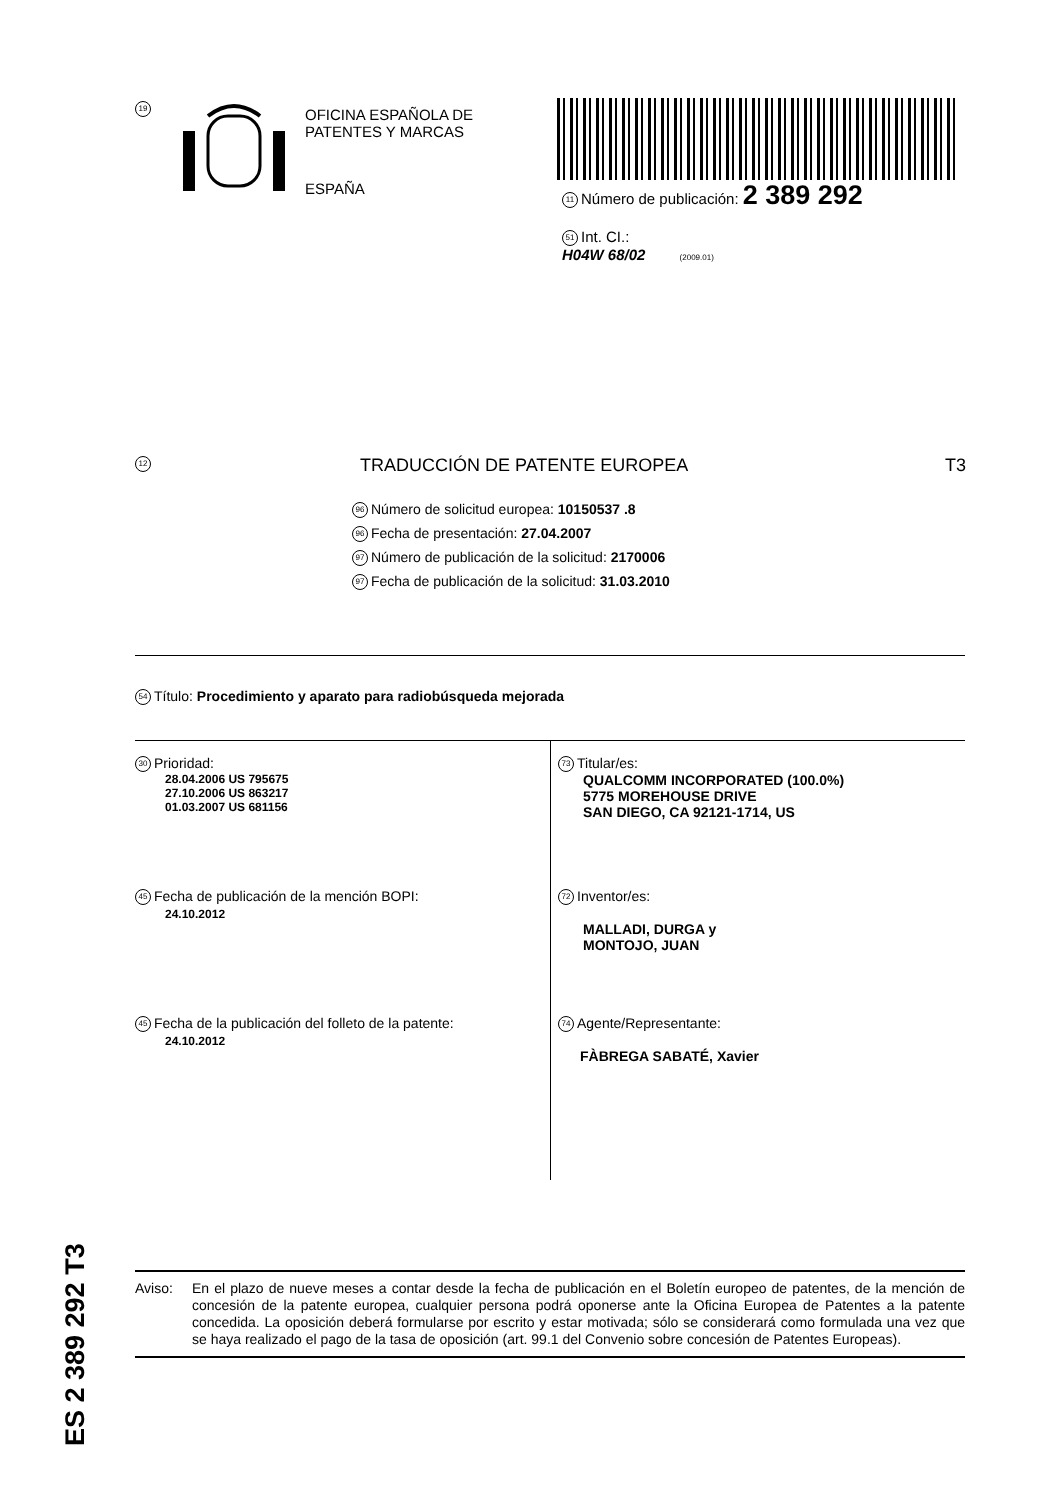19
OFICINA ESPAÑOLA DE
PATENTES Y MARCAS
ESPAÑA
11 Número de publicación: 2 389 292
51 Int. CI.:
H04W 68/02 (2009.01)
12 TRADUCCIÓN DE PATENTE EUROPEA T3
96 Número de solicitud europea: 10150537 .8
96 Fecha de presentación: 27.04.2007
97 Número de publicación de la solicitud: 2170006
97 Fecha de publicación de la solicitud: 31.03.2010
54 Título: Procedimiento y aparato para radiobúsqueda mejorada
30 Prioridad:
28.04.2006 US 795675
27.10.2006 US 863217
01.03.2007 US 681156
45 Fecha de publicación de la mención BOPI:
24.10.2012
45 Fecha de la publicación del folleto de la patente:
24.10.2012
73 Titular/es:
QUALCOMM INCORPORATED (100.0%)
5775 MOREHOUSE DRIVE
SAN DIEGO, CA 92121-1714, US
72 Inventor/es:
MALLADI, DURGA y
MONTOJO, JUAN
74 Agente/Representante:
FÀBREGA SABATÉ, Xavier
ES 2 389 292 T3
Aviso: En el plazo de nueve meses a contar desde la fecha de publicación en el Boletín europeo de patentes, de la mención de concesión de la patente europea, cualquier persona podrá oponerse ante la Oficina Europea de Patentes a la patente concedida. La oposición deberá formularse por escrito y estar motivada; sólo se considerará como formulada una vez que se haya realizado el pago de la tasa de oposición (art. 99.1 del Convenio sobre concesión de Patentes Europeas).